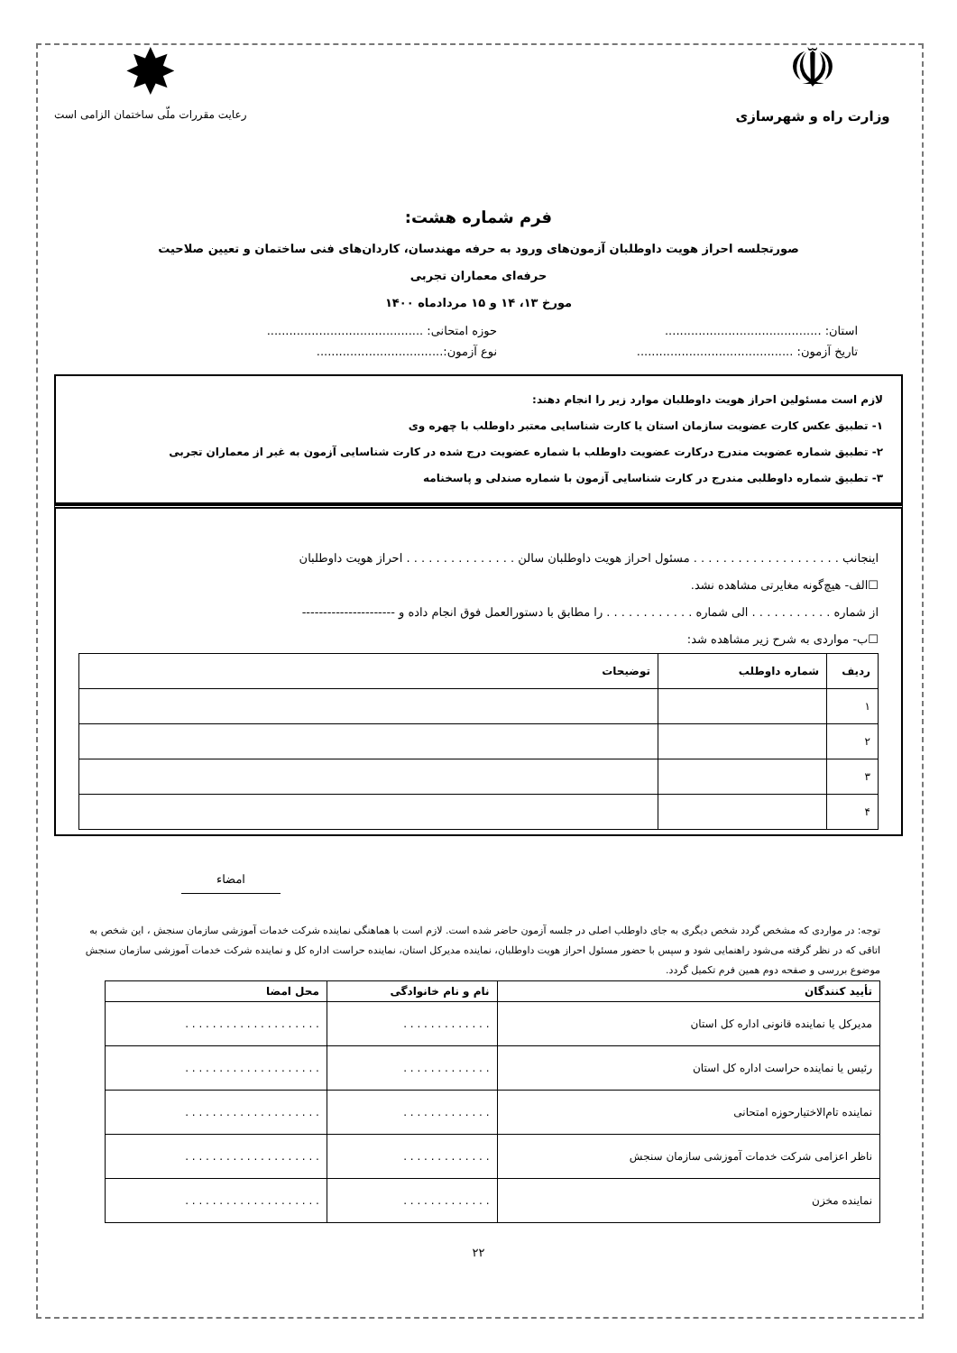☫
وزارت راه و شهرسازی
✸
رعایت مقررات ملّی ساختمان الزامی است
فرم شماره هشت:
صورتجلسه احراز هویت داوطلبان آزمون‌های ورود به حرفه مهندسان، کاردان‌های فنی ساختمان و تعیین صلاحیت
حرفه‌ای معماران تجربی
مورخ ۱۳، ۱۴ و ۱۵ مردادماه ۱۴۰۰
استان: .......................................... حوزه امتحانی: ..........................................
تاریخ آزمون: .......................................... نوع آزمون:..................................
لازم است مسئولین احراز هویت داوطلبان موارد زیر را انجام دهند:
۱- تطبیق عکس کارت عضویت سازمان استان یا کارت شناسایی معتبر داوطلب با چهره وی
۲- تطبیق شماره عضویت مندرج درکارت عضویت داوطلب با شماره عضویت درج شده در کارت شناسایی آزمون به غیر از معماران تجربی
۳- تطبیق شماره داوطلبی مندرج در کارت شناسایی آزمون با شماره صندلی و پاسخنامه
اینجانب . . . . . . . . . . . . . . . . . . . . مسئول احراز هویت داوطلبان سالن . . . . . . . . . . . . . . . احراز هویت داوطلبان
☐الف- هیچ‌گونه مغایرتی مشاهده نشد.
از شماره . . . . . . . . . . . الی شماره . . . . . . . . . . . . را مطابق با دستورالعمل فوق انجام داده و ----------------------
☐ب- مواردی به شرح زیر مشاهده شد:
| ردیف | شماره داوطلب | توضیحات |
| --- | --- | --- |
| ۱ | | |
| ۲ | | |
| ۳ | | |
| ۴ | | |
امضاء
توجه: در مواردی که مشخص گردد شخص دیگری به جای داوطلب اصلی در جلسه آزمون حاضر شده است. لازم است با هماهنگی نماینده شرکت خدمات آموزشی سازمان سنجش ، این شخص به اتاقی که در نظر گرفته می‌شود راهنمایی شود و سپس با حضور مسئول احراز هویت داوطلبان، نماینده مدیرکل استان، نماینده حراست اداره کل و نماینده شرکت خدمات آموزشی سازمان سنجش موضوع بررسی و صفحه دوم همین فرم تکمیل گردد.
| تأیید کنندگان | نام و نام خانوادگی | محل امضا |
| --- | --- | --- |
| مدیرکل یا نماینده قانونی اداره کل استان | . . . . . . . . . . . . . | . . . . . . . . . . . . . . . . . . . . |
| رئیس یا نماینده حراست اداره کل استان | . . . . . . . . . . . . . | . . . . . . . . . . . . . . . . . . . . |
| نماینده تام‌الاختیارحوزه امتحانی | . . . . . . . . . . . . . | . . . . . . . . . . . . . . . . . . . . |
| ناظر اعزامی شرکت خدمات آموزشی سازمان سنجش | . . . . . . . . . . . . . | . . . . . . . . . . . . . . . . . . . . |
| نماینده مخزن | . . . . . . . . . . . . . | . . . . . . . . . . . . . . . . . . . . |
۲۲